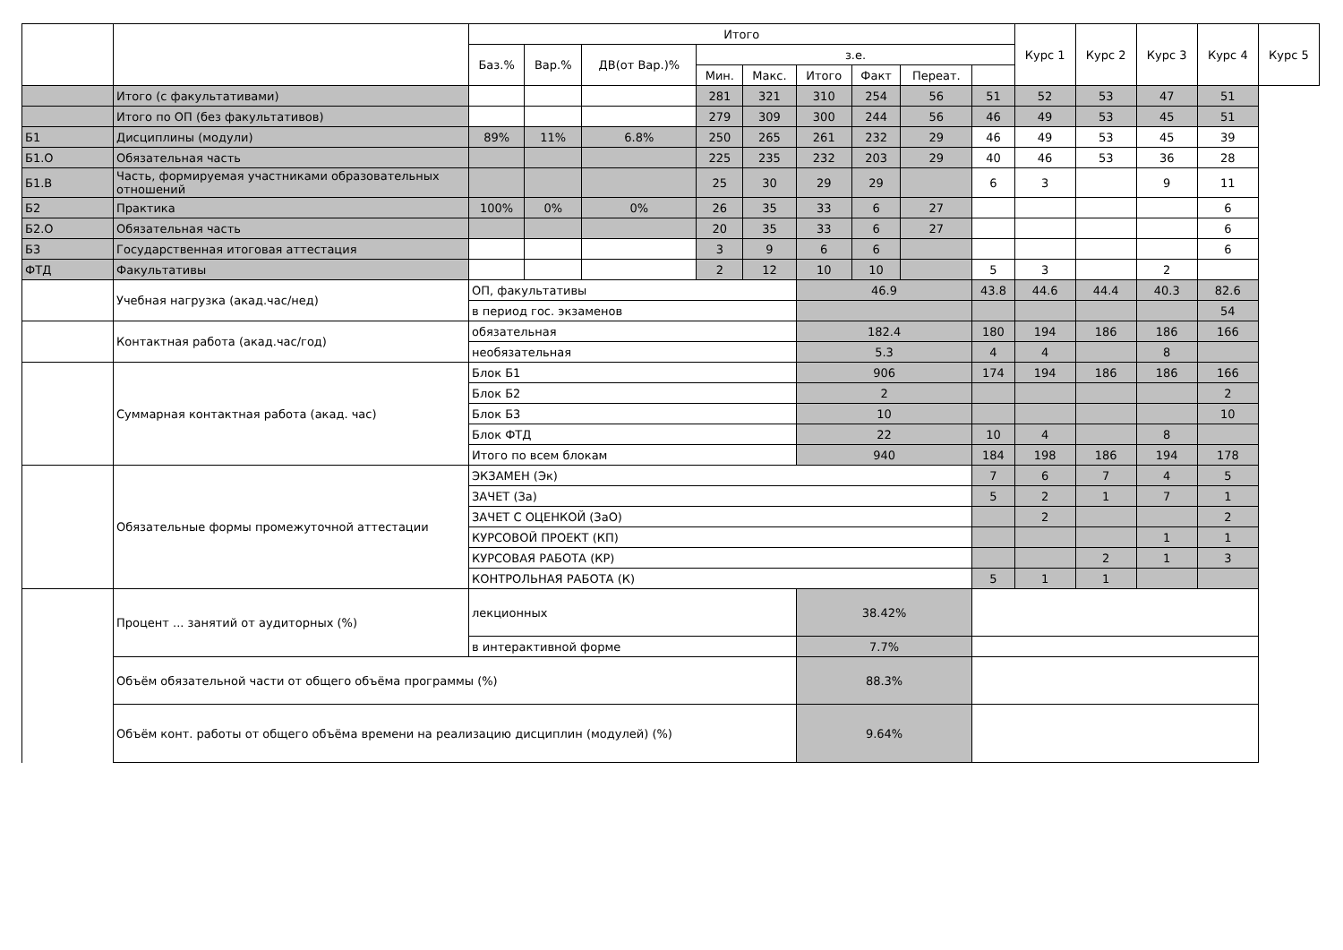| | | Итого | | | | | | | | | Курс 1 | Курс 2 | Курс 3 | Курс 4 | Курс 5 |
| --- | --- | --- | --- | --- | --- | --- | --- | --- | --- | --- | --- | --- | --- | --- | --- |
| | | Баз.% | Вар.% | ДВ(от Вар.)% | з.е. | | | | | | | | | | |
| | | | | | Мин. | Макс. | Итого | Факт | Переат. | | | | | | |
| | Итого (с факультативами) | | | | 281 | 321 | 310 | 254 | 56 | 51 | 52 | 53 | 47 | 51 | |
| | Итого по ОП (без факультативов) | | | | 279 | 309 | 300 | 244 | 56 | 46 | 49 | 53 | 45 | 51 | |
| Б1 | Дисциплины (модули) | 89% | 11% | 6.8% | 250 | 265 | 261 | 232 | 29 | 46 | 49 | 53 | 45 | 39 | |
| Б1.О | Обязательная часть | | | | 225 | 235 | 232 | 203 | 29 | 40 | 46 | 53 | 36 | 28 | |
| Б1.В | Часть, формируемая участниками образовательных отношений | | | | 25 | 30 | 29 | 29 | | 6 | 3 | | 9 | 11 | |
| Б2 | Практика | 100% | 0% | 0% | 26 | 35 | 33 | 6 | 27 | | | | | 6 | |
| Б2.О | Обязательная часть | | | | 20 | 35 | 33 | 6 | 27 | | | | | 6 | |
| Б3 | Государственная итоговая аттестация | | | | 3 | 9 | 6 | 6 | | | | | | 6 | |
| ФТД | Факультативы | | | | 2 | 12 | 10 | 10 | | 5 | 3 | | 2 | | |
| | Учебная нагрузка (акад.час/нед) | ОП, факультативы | | | | | 46.9 | | | 43.8 | 44.6 | 44.4 | 40.3 | 82.6 | |
| | | в период гос. экзаменов | | | | | | | | | | | | 54 | |
| | Контактная работа (акад.час/год) | обязательная | | | | | 182.4 | | | 180 | 194 | 186 | 186 | 166 | |
| | | необязательная | | | | | 5.3 | | | 4 | 4 | | 8 | | |
| | Суммарная контактная работа (акад. час) | Блок Б1 | | | | | 906 | | | 174 | 194 | 186 | 186 | 166 | |
| | | Блок Б2 | | | | | 2 | | | | | | | 2 | |
| | | Блок Б3 | | | | | 10 | | | | | | | 10 | |
| | | Блок ФТД | | | | | 22 | | | 10 | 4 | | 8 | | |
| | | Итого по всем блокам | | | | | 940 | | | 184 | 198 | 186 | 194 | 178 | |
| | Обязательные формы промежуточной аттестации | ЭКЗАМЕН (Эк) | | | | | | | | 7 | 6 | 7 | 4 | 5 | |
| | | ЗАЧЕТ (За) | | | | | | | | 5 | 2 | 1 | 7 | 1 | |
| | | ЗАЧЕТ С ОЦЕНКОЙ (ЗаО) | | | | | | | | | 2 | | | 2 | |
| | | КУРСОВОЙ ПРОЕКТ (КП) | | | | | | | | | | | 1 | 1 | |
| | | КУРСОВАЯ РАБОТА (КР) | | | | | | | | | | 2 | 1 | 3 | |
| | | КОНТРОЛЬНАЯ РАБОТА (К) | | | | | | | | 5 | 1 | 1 | | | |
| | Процент ... занятий от аудиторных (%) | лекционных | | | | | 38.42% | | | | | | | | |
| | | в интерактивной форме | | | | | 7.7% | | | | | | | | |
| | Объём обязательной части от общего объёма программы (%) | | | | | | 88.3% | | | | | | | | |
| | Объём конт. работы от общего объёма времени на реализацию дисциплин (модулей) (%) | | | | | | 9.64% | | | | | | | | |